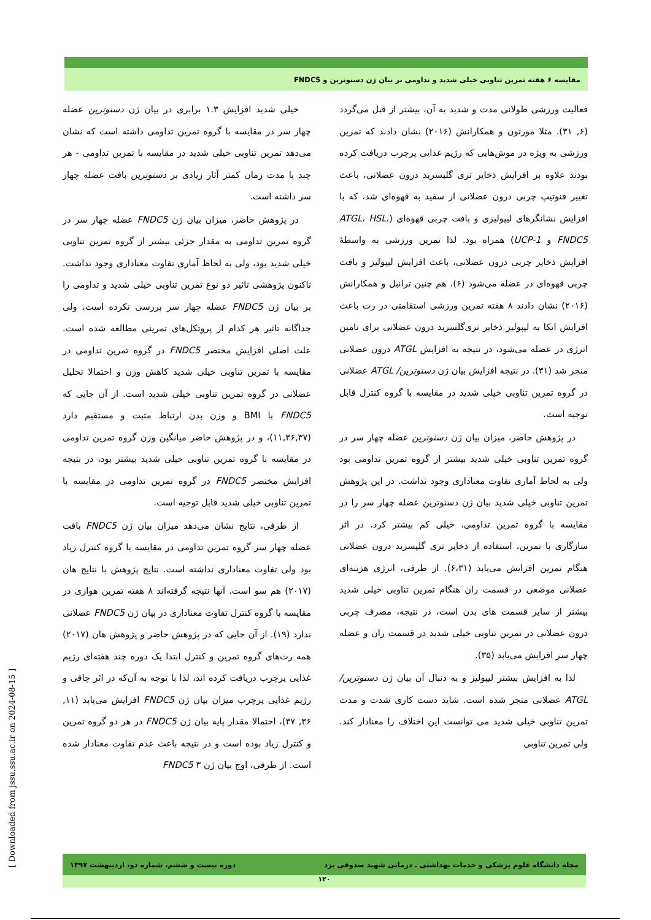مقایسه ۶ هفته تمرین تناوبی خیلی شدید و تداومی بر بیان ژن دسنوترین و FNDC5
فعالیت ورزشی طولانی مدت و شدید به آن، بیشتر از قبل می‌گردد (۶, ۳۱). مثلا مورتون و همکارانش (۲۰۱۶) نشان دادند که تمرین ورزشی به ویژه در موش‌هایی که رژیم غذایی پرچرب دریافت کرده بودند علاوه بر افزایش ذخایر تری گلیسرید درون عضلانی، باعث تغییر فنوتیپ چربی درون عضلانی از سفید به قهوه‌ای شد، که با افزایش نشانگرهای لیپولیزی و بافت چربی قهوه‌ای (ATGL، HSL، FNDC5 و UCP-1) همراه بود. لذا تمرین ورزشی به واسطهٔ افزایش ذخایر چربی درون عضلانی، باعث افزایش لیپولیز و بافت چربی قهوه‌ای در عضله می‌شود (۶). هم چنین ترانبل و همکارانش (۲۰۱۶) نشان دادند ۸ هفته تمرین ورزشی استقامتی در رت باعث افزایش اتکا به لیپولیز ذخایر تری‌گلسرید درون عضلانی برای تامین انرژی در عضله می‌شود، در نتیجه به افزایش ATGL درون عضلانی منجر شد (۳۱). در نتیجه افزایش بیان ژن دسنوترین/ ATGL عضلانی در گروه تمرین تناوبی خیلی شدید در مقایسه با گروه کنترل قابل توجیه است.
در پژوهش حاضر، میزان بیان ژن دسنوترین عضله چهار سر در گروه تمرین تناوبی خیلی شدید بیشتر از گروه تمرین تداومی بود ولی به لحاظ آماری تفاوت معناداری وجود نداشت. در این پژوهش تمرین تناوبی خیلی شدید بیان ژن دسنوترین عضله چهار سر را در مقایسه با گروه تمرین تداومی، خیلی کم بیشتر کرد. در اثر سازگاری با تمرین، استفاده از ذخایر تری گلیسرید درون عضلانی هنگام تمرین افزایش می‌یابد (۶،۳۱). از طرفی، انرژی هزینه‌ای عضلانی موضعی در قسمت ران هنگام تمرین تناوبی خیلی شدید بیشتر از سایر قسمت های بدن است، در نتیجه، مصرف چربی درون عضلانی در تمرین تناوبی خیلی شدید در قسمت ران و عضله چهار سر افزایش می‌یابد (۳۵).
لذا به افزایش بیشتر لیپولیز و به دنبال آن بیان ژن دسنوترین/ ATGL عضلانی منجر شده است. شاید دست کاری شدت و مدت تمرین تناوبی خیلی شدید می توانست این اختلاف را معنادار کند. ولی تمرین تناوبی
خیلی شدید افزایش ۱.۳ برابری در بیان ژن دسنوترین عضله چهار سر در مقایسه با گروه تمرین تداومی داشته است که نشان می‌دهد تمرین تناوبی خیلی شدید در مقایسه با تمرین تداومی - هر چند با مدت زمان کمتر آثار زیادی بر دسنوترین بافت عضله چهار سر داشته است.
در پژوهش حاضر، میزان بیان ژن FNDC5 عضله چهار سر در گروه تمرین تداومی به مقدار جزئی بیشتر از گروه تمرین تناوبی خیلی شدید بود، ولی به لحاظ آماری تفاوت معناداری وجود نداشت. تاکنون پژوهشی تاثیر دو نوع تمرین تناوبی خیلی شدید و تداومی را بر بیان ژن FNDC5 عضله چهار سر بررسی نکرده است، ولی جداگانه تاثیر هر کدام از پروتکل‌های تمرینی مطالعه شده است. علت اصلی افزایش مختصر FNDC5 در گروه تمرین تداومی در مقایسه با تمرین تناوبی خیلی شدید کاهش وزن و احتمالا تحلیل عضلانی در گروه تمرین تناوبی خیلی شدید است. از آن جایی که FNDC5 با BMI و وزن بدن ارتباط مثبت و مستقیم دارد (۱۱,۳۶,۳۷)، و در پژوهش حاضر میانگین وزن گروه تمرین تداومی در مقایسه با گروه تمرین تناوبی خیلی شدید بیشتر بود، در نتیجه افزایش مختصر FNDC5 در گروه تمرین تداومی در مقایسه با تمرین تناوبی خیلی شدید قابل توجیه است.
از طرفی، نتایج نشان می‌دهد میزان بیان ژن FNDC5 بافت عضله چهار سر گروه تمرین تداومی در مقایسه با گروه کنترل زیاد بود ولی تفاوت معناداری نداشته است. نتایج پژوهش با نتایج هان (۲۰۱۷) هم سو است. آنها نتیجه گرفته‌اند ۸ هفته تمرین هوازی در مقایسه با گروه کنترل تفاوت معناداری در بیان ژن FNDC5 عضلانی ندارد (۱۹). از آن جایی که در پژوهش حاضر و پژوهش هان (۲۰۱۷) همه رت‌های گروه تمرین و کنترل ابتدا یک دوره چند هفته‌ای رژیم غذایی پرچرب دریافت کرده اند، لذا با توجه به آن‌که در اثر چاقی و رژیم غذایی پرچرب میزان بیان ژن FNDC5 افزایش می‌یابد (۱۱, ۳۶, ۳۷)، احتمالا مقدار پایه بیان ژن FNDC5 در هر دو گروه تمرین و کنترل زیاد بوده است و در نتیجه باعث عدم تفاوت معنادار شده است. از طرفی، اوج بیان ژن FNDC5 ۳
[ Downloaded from jssu.ssu.ac.ir on 2024-08-15 ]
مجله دانشگاه علوم پزشکی و خدمات بهداشتی ـ درمانی شهید صدوقی یزد دوره بیست و ششم، شماره دو، اردیبهشت ۱۳۹۷
۱۲۰